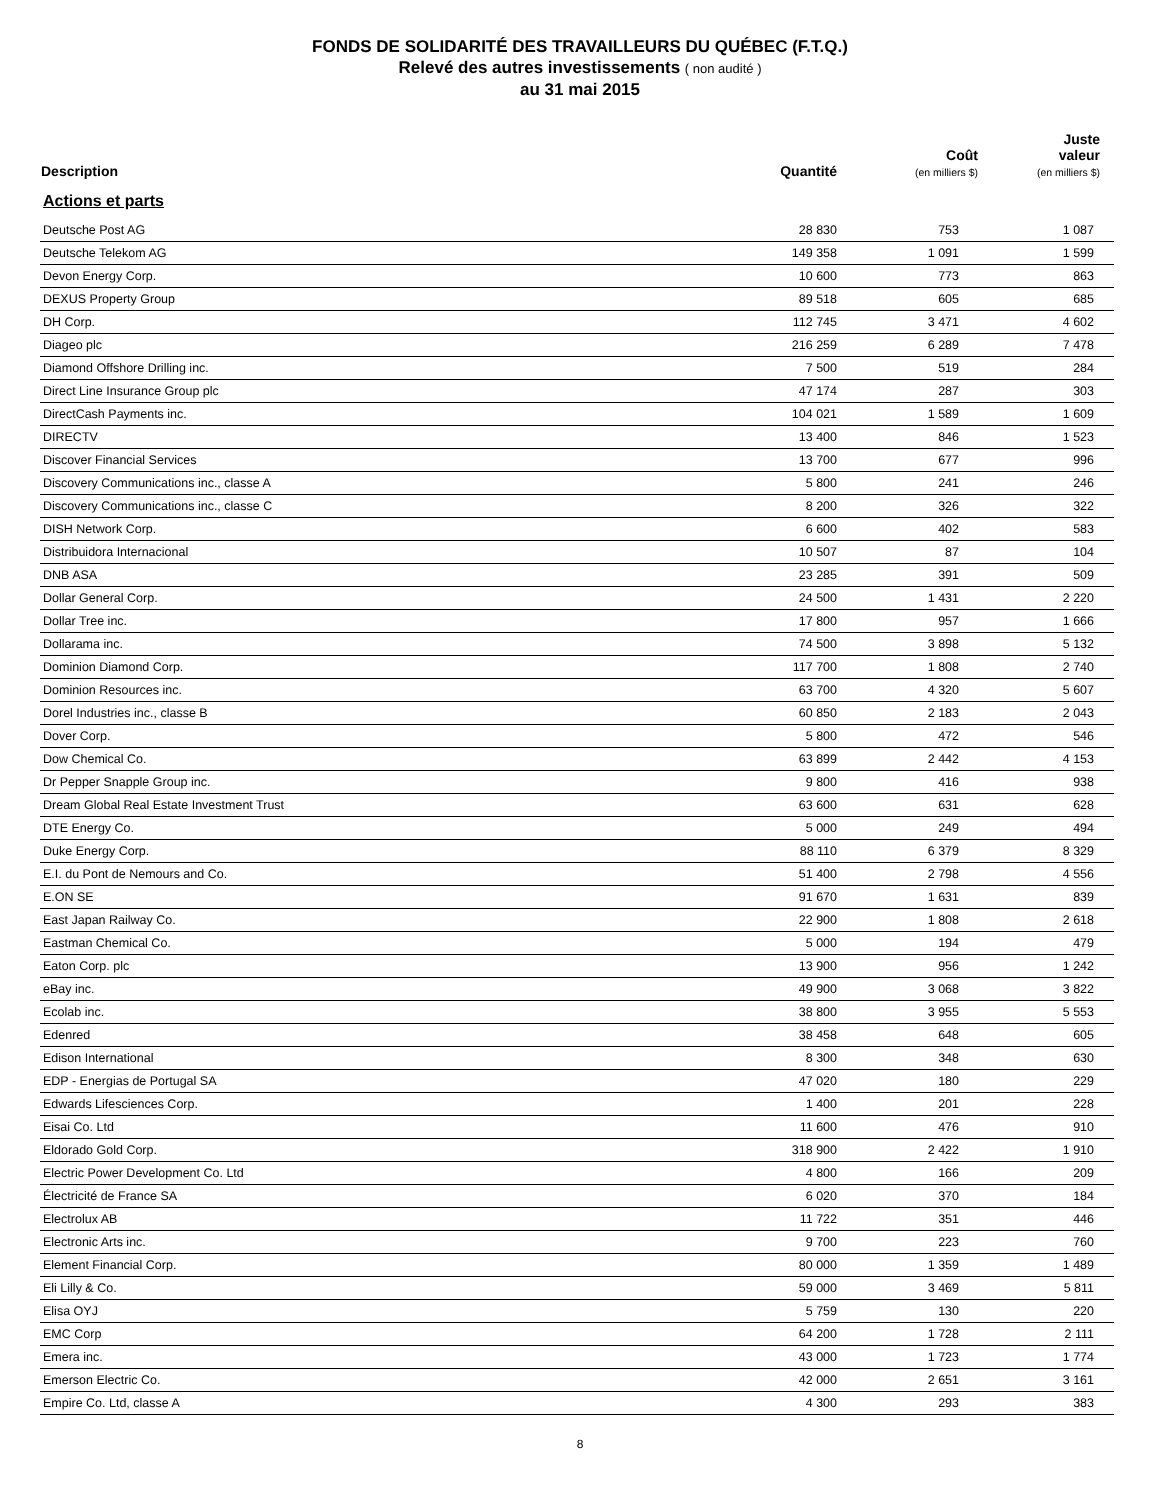FONDS DE SOLIDARITÉ DES TRAVAILLEURS DU QUÉBEC (F.T.Q.)
Relevé des autres investissements ( non audité )
au 31 mai 2015
| Description | Quantité | Coût (en milliers $) | Juste valeur (en milliers $) |
| --- | --- | --- | --- |
| Actions et parts | | | |
| Deutsche Post AG | 28 830 | 753 | 1 087 |
| Deutsche Telekom AG | 149 358 | 1 091 | 1 599 |
| Devon Energy Corp. | 10 600 | 773 | 863 |
| DEXUS Property Group | 89 518 | 605 | 685 |
| DH Corp. | 112 745 | 3 471 | 4 602 |
| Diageo plc | 216 259 | 6 289 | 7 478 |
| Diamond Offshore Drilling inc. | 7 500 | 519 | 284 |
| Direct Line Insurance Group plc | 47 174 | 287 | 303 |
| DirectCash Payments inc. | 104 021 | 1 589 | 1 609 |
| DIRECTV | 13 400 | 846 | 1 523 |
| Discover Financial Services | 13 700 | 677 | 996 |
| Discovery Communications inc., classe A | 5 800 | 241 | 246 |
| Discovery Communications inc., classe C | 8 200 | 326 | 322 |
| DISH Network Corp. | 6 600 | 402 | 583 |
| Distribuidora Internacional | 10 507 | 87 | 104 |
| DNB ASA | 23 285 | 391 | 509 |
| Dollar General Corp. | 24 500 | 1 431 | 2 220 |
| Dollar Tree inc. | 17 800 | 957 | 1 666 |
| Dollarama inc. | 74 500 | 3 898 | 5 132 |
| Dominion Diamond Corp. | 117 700 | 1 808 | 2 740 |
| Dominion Resources inc. | 63 700 | 4 320 | 5 607 |
| Dorel Industries inc., classe B | 60 850 | 2 183 | 2 043 |
| Dover Corp. | 5 800 | 472 | 546 |
| Dow Chemical Co. | 63 899 | 2 442 | 4 153 |
| Dr Pepper Snapple Group inc. | 9 800 | 416 | 938 |
| Dream Global Real Estate Investment Trust | 63 600 | 631 | 628 |
| DTE Energy Co. | 5 000 | 249 | 494 |
| Duke Energy Corp. | 88 110 | 6 379 | 8 329 |
| E.I. du Pont de Nemours and Co. | 51 400 | 2 798 | 4 556 |
| E.ON SE | 91 670 | 1 631 | 839 |
| East Japan Railway Co. | 22 900 | 1 808 | 2 618 |
| Eastman Chemical Co. | 5 000 | 194 | 479 |
| Eaton Corp. plc | 13 900 | 956 | 1 242 |
| eBay inc. | 49 900 | 3 068 | 3 822 |
| Ecolab inc. | 38 800 | 3 955 | 5 553 |
| Edenred | 38 458 | 648 | 605 |
| Edison International | 8 300 | 348 | 630 |
| EDP - Energias de Portugal SA | 47 020 | 180 | 229 |
| Edwards Lifesciences Corp. | 1 400 | 201 | 228 |
| Eisai Co. Ltd | 11 600 | 476 | 910 |
| Eldorado Gold Corp. | 318 900 | 2 422 | 1 910 |
| Electric Power Development Co. Ltd | 4 800 | 166 | 209 |
| Électricité de France SA | 6 020 | 370 | 184 |
| Electrolux AB | 11 722 | 351 | 446 |
| Electronic Arts inc. | 9 700 | 223 | 760 |
| Element Financial Corp. | 80 000 | 1 359 | 1 489 |
| Eli Lilly & Co. | 59 000 | 3 469 | 5 811 |
| Elisa OYJ | 5 759 | 130 | 220 |
| EMC Corp | 64 200 | 1 728 | 2 111 |
| Emera inc. | 43 000 | 1 723 | 1 774 |
| Emerson Electric Co. | 42 000 | 2 651 | 3 161 |
| Empire Co. Ltd, classe A | 4 300 | 293 | 383 |
8